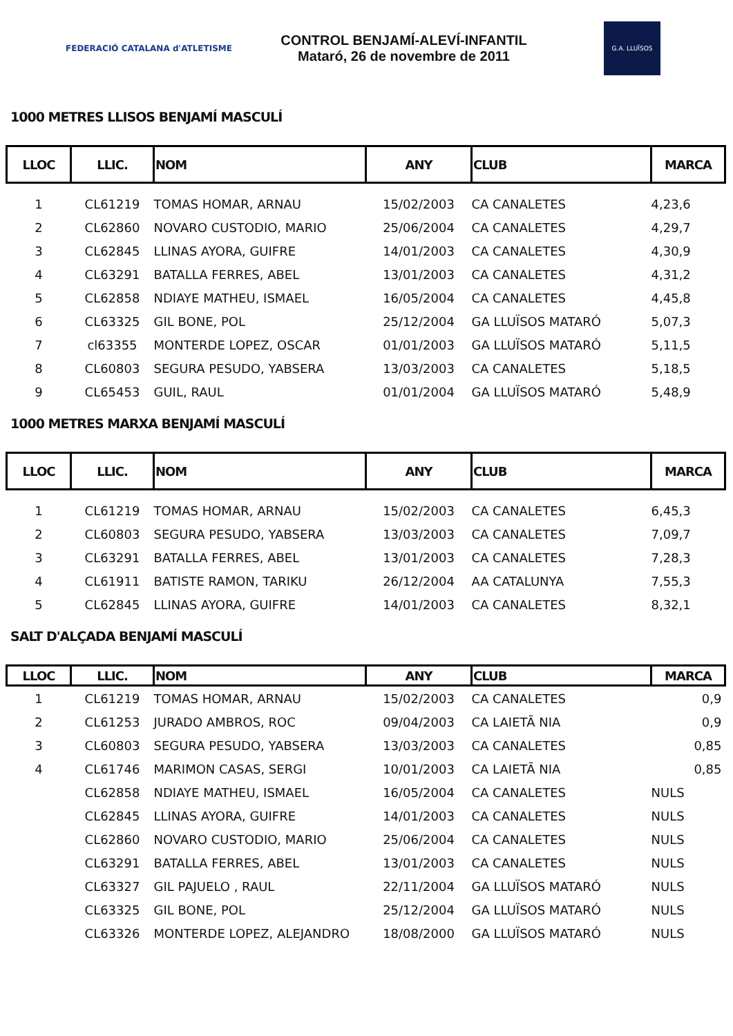FEDERACIÓ CATALANA d'ATLETISME
CONTROL BENJAMÍ-ALEVÍ-INFANTIL
Mataró, 26 de novembre de 2011
G.A. LLUÏSOS
1000 METRES LLISOS BENJAMÍ MASCULÍ
| LLOC | LLIC. | NOM | ANY | CLUB | MARCA |
| --- | --- | --- | --- | --- | --- |
| 1 | CL61219 | TOMAS HOMAR, ARNAU | 15/02/2003 | CA CANALETES | 4,23,6 |
| 2 | CL62860 | NOVARO CUSTODIO, MARIO | 25/06/2004 | CA CANALETES | 4,29,7 |
| 3 | CL62845 | LLINAS AYORA, GUIFRE | 14/01/2003 | CA CANALETES | 4,30,9 |
| 4 | CL63291 | BATALLA FERRES, ABEL | 13/01/2003 | CA CANALETES | 4,31,2 |
| 5 | CL62858 | NDIAYE MATHEU, ISMAEL | 16/05/2004 | CA CANALETES | 4,45,8 |
| 6 | CL63325 | GIL BONE, POL | 25/12/2004 | GA LLUÏSOS MATARÓ | 5,07,3 |
| 7 | cl63355 | MONTERDE LOPEZ, OSCAR | 01/01/2003 | GA LLUÏSOS MATARÓ | 5,11,5 |
| 8 | CL60803 | SEGURA PESUDO, YABSERA | 13/03/2003 | CA CANALETES | 5,18,5 |
| 9 | CL65453 | GUIL, RAUL | 01/01/2004 | GA LLUÏSOS MATARÓ | 5,48,9 |
1000 METRES MARXA BENJAMÍ MASCULÍ
| LLOC | LLIC. | NOM | ANY | CLUB | MARCA |
| --- | --- | --- | --- | --- | --- |
| 1 | CL61219 | TOMAS HOMAR, ARNAU | 15/02/2003 | CA CANALETES | 6,45,3 |
| 2 | CL60803 | SEGURA PESUDO, YABSERA | 13/03/2003 | CA CANALETES | 7,09,7 |
| 3 | CL63291 | BATALLA FERRES, ABEL | 13/01/2003 | CA CANALETES | 7,28,3 |
| 4 | CL61911 | BATISTE RAMON, TARIKU | 26/12/2004 | AA CATALUNYA | 7,55,3 |
| 5 | CL62845 | LLINAS AYORA, GUIFRE | 14/01/2003 | CA CANALETES | 8,32,1 |
SALT D'ALÇADA BENJAMÍ MASCULÍ
| LLOC | LLIC. | NOM | ANY | CLUB | MARCA |
| --- | --- | --- | --- | --- | --- |
| 1 | CL61219 | TOMAS HOMAR, ARNAU | 15/02/2003 | CA CANALETES | 0,9 |
| 2 | CL61253 | JURADO AMBROS, ROC | 09/04/2003 | CA LAIETÃ NIA | 0,9 |
| 3 | CL60803 | SEGURA PESUDO, YABSERA | 13/03/2003 | CA CANALETES | 0,85 |
| 4 | CL61746 | MARIMON CASAS, SERGI | 10/01/2003 | CA LAIETÃ NIA | 0,85 |
| | CL62858 | NDIAYE MATHEU, ISMAEL | 16/05/2004 | CA CANALETES | NULS |
| | CL62845 | LLINAS AYORA, GUIFRE | 14/01/2003 | CA CANALETES | NULS |
| | CL62860 | NOVARO CUSTODIO, MARIO | 25/06/2004 | CA CANALETES | NULS |
| | CL63291 | BATALLA FERRES, ABEL | 13/01/2003 | CA CANALETES | NULS |
| | CL63327 | GIL PAJUELO , RAUL | 22/11/2004 | GA LLUÏSOS MATARÓ | NULS |
| | CL63325 | GIL BONE, POL | 25/12/2004 | GA LLUÏSOS MATARÓ | NULS |
| | CL63326 | MONTERDE LOPEZ, ALEJANDRO | 18/08/2000 | GA LLUÏSOS MATARÓ | NULS |